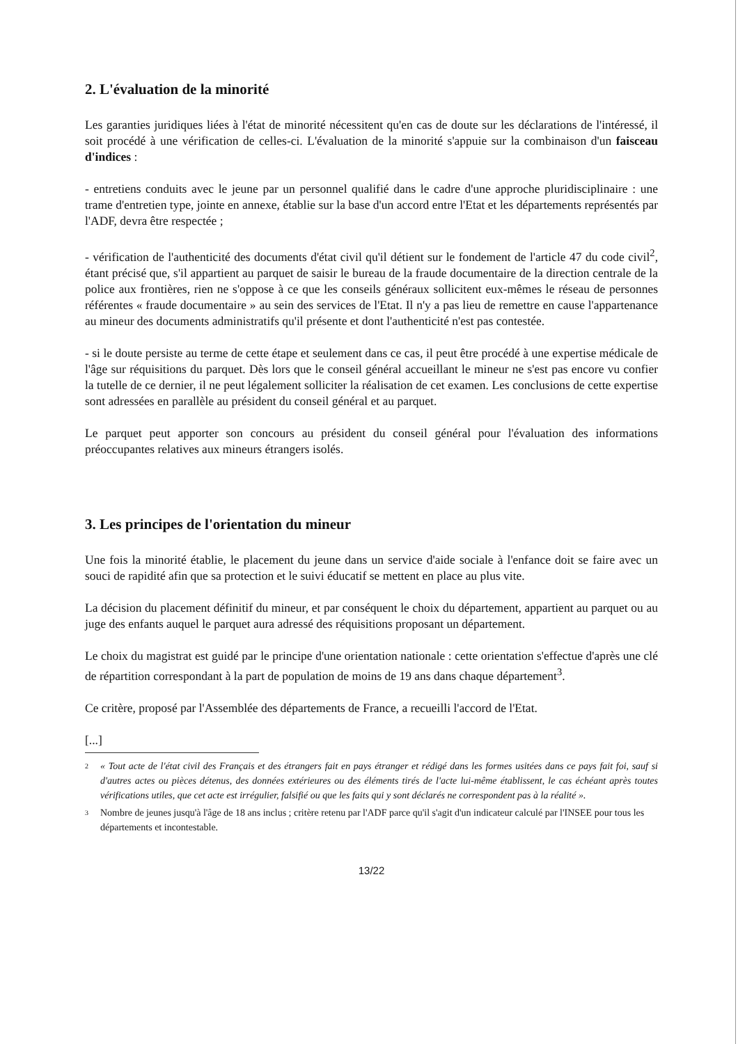2. L'évaluation de la minorité
Les garanties juridiques liées à l'état de minorité nécessitent qu'en cas de doute sur les déclarations de l'intéressé, il soit procédé à une vérification de celles-ci. L'évaluation de la minorité s'appuie sur la combinaison d'un faisceau d'indices :
- entretiens conduits avec le jeune par un personnel qualifié dans le cadre d'une approche pluridisciplinaire : une trame d'entretien type, jointe en annexe, établie sur la base d'un accord entre l'Etat et les départements représentés par l'ADF, devra être respectée ;
- vérification de l'authenticité des documents d'état civil qu'il détient sur le fondement de l'article 47 du code civil<sup>2</sup>, étant précisé que, s'il appartient au parquet de saisir le bureau de la fraude documentaire de la direction centrale de la police aux frontières, rien ne s'oppose à ce que les conseils généraux sollicitent eux-mêmes le réseau de personnes référentes « fraude documentaire » au sein des services de l'Etat. Il n'y a pas lieu de remettre en cause l'appartenance au mineur des documents administratifs qu'il présente et dont l'authenticité n'est pas contestée.
- si le doute persiste au terme de cette étape et seulement dans ce cas, il peut être procédé à une expertise médicale de l'âge sur réquisitions du parquet. Dès lors que le conseil général accueillant le mineur ne s'est pas encore vu confier la tutelle de ce dernier, il ne peut légalement solliciter la réalisation de cet examen. Les conclusions de cette expertise sont adressées en parallèle au président du conseil général et au parquet.
Le parquet peut apporter son concours au président du conseil général pour l'évaluation des informations préoccupantes relatives aux mineurs étrangers isolés.
3. Les principes de l'orientation du mineur
Une fois la minorité établie, le placement du jeune dans un service d'aide sociale à l'enfance doit se faire avec un souci de rapidité afin que sa protection et le suivi éducatif se mettent en place au plus vite.
La décision du placement définitif du mineur, et par conséquent le choix du département, appartient au parquet ou au juge des enfants auquel le parquet aura adressé des réquisitions proposant un département.
Le choix du magistrat est guidé par le principe d'une orientation nationale : cette orientation s'effectue d'après une clé de répartition correspondant à la part de population de moins de 19 ans dans chaque département<sup>3</sup>.
Ce critère, proposé par l'Assemblée des départements de France, a recueilli l'accord de l'Etat.
[...]
<sup>2</sup> « Tout acte de l'état civil des Français et des étrangers fait en pays étranger et rédigé dans les formes usitées dans ce pays fait foi, sauf si d'autres actes ou pièces détenus, des données extérieures ou des éléments tirés de l'acte lui-même établissent, le cas échéant après toutes vérifications utiles, que cet acte est irrégulier, falsifié ou que les faits qui y sont déclarés ne correspondent pas à la réalité ».
<sup>3</sup> Nombre de jeunes jusqu'à l'âge de 18 ans inclus ; critère retenu par l'ADF parce qu'il s'agit d'un indicateur calculé par l'INSEE pour tous les départements et incontestable.
13/22